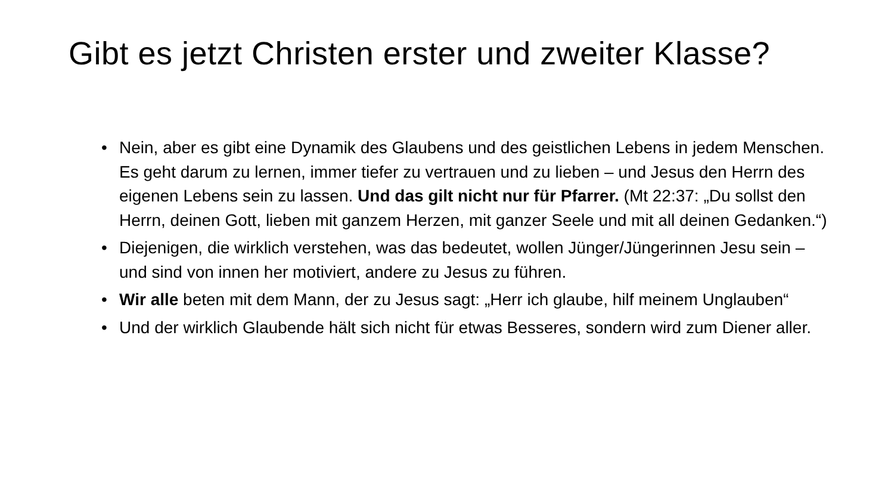Gibt es jetzt Christen erster und zweiter Klasse?
• Nein, aber es gibt eine Dynamik des Glaubens und des geistlichen Lebens in jedem Menschen. Es geht darum zu lernen, immer tiefer zu vertrauen und zu lieben – und Jesus den Herrn des eigenen Lebens sein zu lassen. Und das gilt nicht nur für Pfarrer. (Mt 22:37: „Du sollst den Herrn, deinen Gott, lieben mit ganzem Herzen, mit ganzer Seele und mit all deinen Gedanken.“)
• Diejenigen, die wirklich verstehen, was das bedeutet, wollen Jünger/Jüngerinnen Jesu sein – und sind von innen her motiviert, andere zu Jesus zu führen.
• Wir alle beten mit dem Mann, der zu Jesus sagt: „Herr ich glaube, hilf meinem Unglauben“
• Und der wirklich Glaubende hält sich nicht für etwas Besseres, sondern wird zum Diener aller.